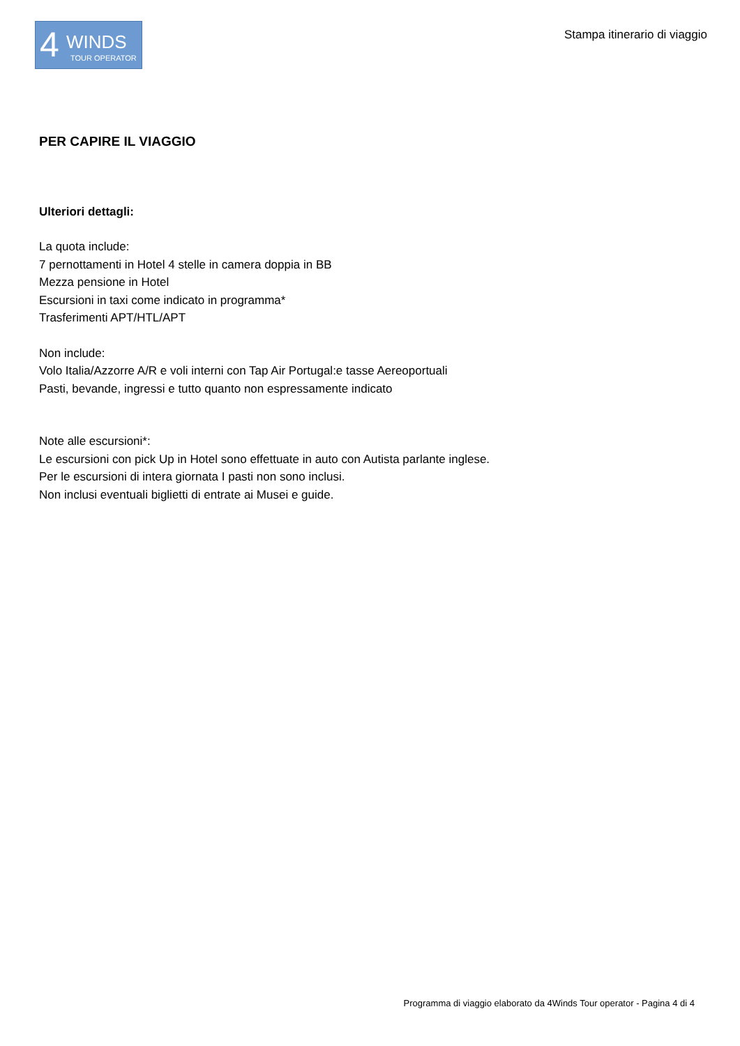4 WINDS
TOUR OPERATOR
Stampa itinerario di viaggio
PER CAPIRE IL VIAGGIO
Ulteriori dettagli:
La quota include:
7 pernottamenti in Hotel 4 stelle in camera doppia in BB
Mezza pensione in Hotel
Escursioni in taxi come indicato in programma*
Trasferimenti APT/HTL/APT
Non include:
Volo Italia/Azzorre A/R e voli interni con Tap Air Portugal:e tasse Aereoportuali
Pasti, bevande, ingressi e tutto quanto non espressamente indicato
Note alle escursioni*:
Le escursioni con pick Up in Hotel sono effettuate in auto con Autista parlante inglese.
Per le escursioni di intera giornata I pasti non sono inclusi.
Non inclusi eventuali biglietti di entrate ai Musei e guide.
Programma di viaggio elaborato da 4Winds Tour operator - Pagina 4 di 4